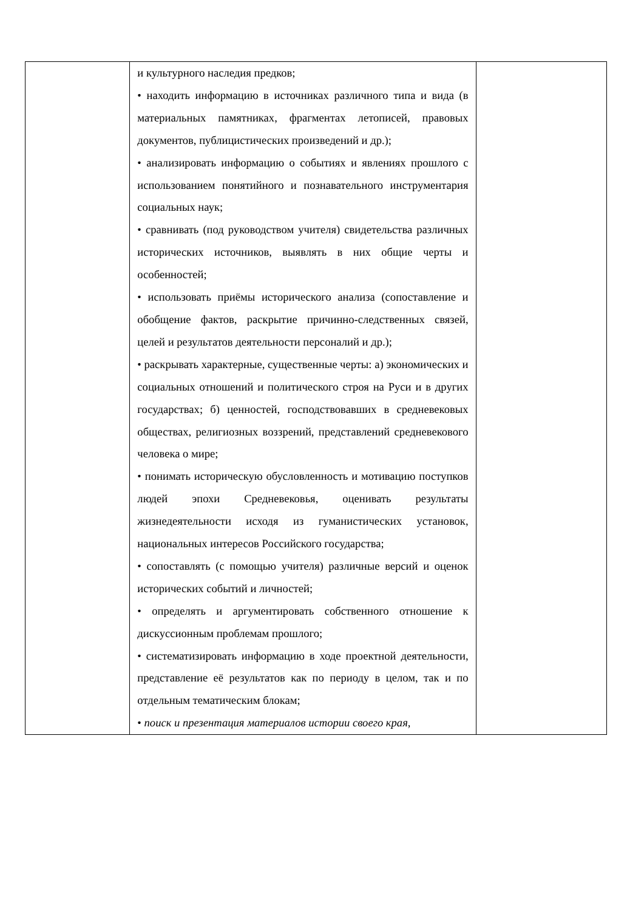| | и культурного наследия предков; • находить информацию в источниках различного типа и вида (в материальных памятниках, фрагментах летописей, правовых документов, публицистических произведений и др.); • анализировать информацию о событиях и явлениях прошлого с использованием понятийного и познавательного инструментария социальных наук; • сравнивать (под руководством учителя) свидетельства различных исторических источников, выявлять в них общие черты и особенностей; • использовать приёмы исторического анализа (сопоставление и обобщение фактов, раскрытие причинно-следственных связей, целей и результатов деятельности персоналий и др.); • раскрывать характерные, существенные черты: а) экономических и социальных отношений и политического строя на Руси и в других государствах; б) ценностей, господствовавших в средневековых обществах, религиозных воззрений, представлений средневекового человека о мире; • понимать историческую обусловленность и мотивацию поступков людей эпохи Средневековья, оценивать результаты жизнедеятельности исходя из гуманистических установок, национальных интересов Российского государства; • сопоставлять (с помощью учителя) различные версий и оценок исторических событий и личностей; • определять и аргументировать собственного отношение к дискуссионным проблемам прошлого; • систематизировать информацию в ходе проектной деятельности, представление её результатов как по периоду в целом, так и по отдельным тематическим блокам; • поиск и презентация материалов истории своего края, | |